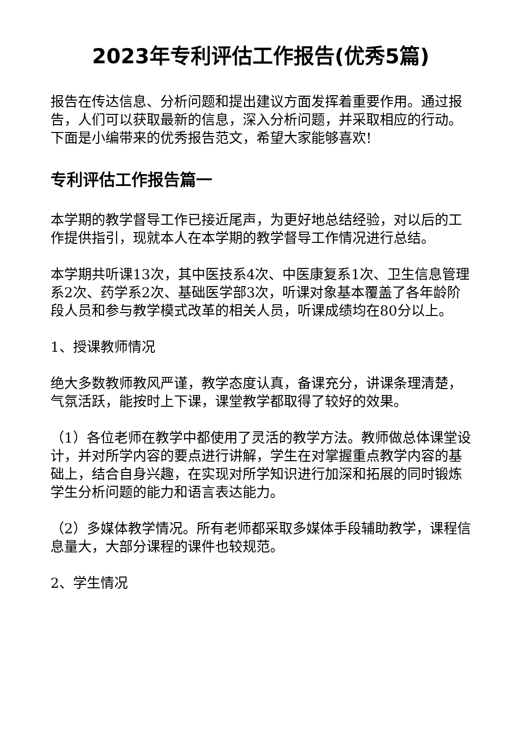2023年专利评估工作报告(优秀5篇)
报告在传达信息、分析问题和提出建议方面发挥着重要作用。通过报告，人们可以获取最新的信息，深入分析问题，并采取相应的行动。下面是小编带来的优秀报告范文，希望大家能够喜欢!
专利评估工作报告篇一
本学期的教学督导工作已接近尾声，为更好地总结经验，对以后的工作提供指引，现就本人在本学期的教学督导工作情况进行总结。
本学期共听课13次，其中医技系4次、中医康复系1次、卫生信息管理系2次、药学系2次、基础医学部3次，听课对象基本覆盖了各年龄阶段人员和参与教学模式改革的相关人员，听课成绩均在80分以上。
1、授课教师情况
绝大多数教师教风严谨，教学态度认真，备课充分，讲课条理清楚，气氛活跃，能按时上下课，课堂教学都取得了较好的效果。
（1）各位老师在教学中都使用了灵活的教学方法。教师做总体课堂设计，并对所学内容的要点进行讲解，学生在对掌握重点教学内容的基础上，结合自身兴趣，在实现对所学知识进行加深和拓展的同时锻炼学生分析问题的能力和语言表达能力。
（2）多媒体教学情况。所有老师都采取多媒体手段辅助教学，课程信息量大，大部分课程的课件也较规范。
2、学生情况